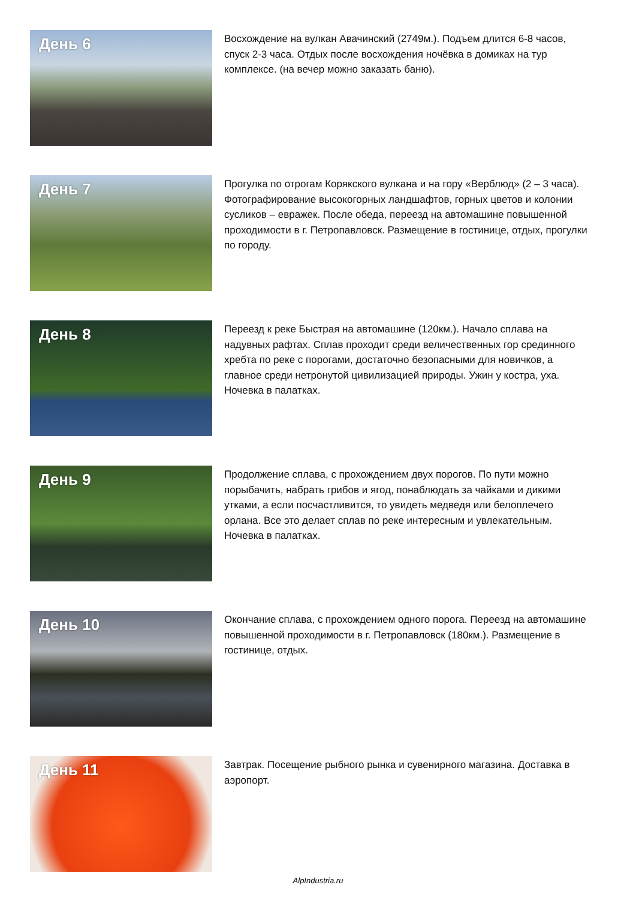День 6
Восхождение на вулкан Авачинский (2749м.). Подъем длится 6-8 часов, спуск 2-3 часа. Отдых после восхождения ночёвка в домиках на тур комплексе. (на вечер можно заказать баню).
День 7
Прогулка по отрогам Корякского вулкана и на гору «Верблюд» (2 – 3 часа). Фотографирование высокогорных ландшафтов, горных цветов и колонии сусликов – евражек. После обеда, переезд на автомашине повышенной проходимости в г. Петропавловск. Размещение в гостинице, отдых, прогулки по городу.
День 8
Переезд к реке Быстрая на автомашине (120км.). Начало сплава на надувных рафтах. Сплав проходит среди величественных гор срединного хребта по реке с порогами, достаточно безопасными для новичков, а главное среди нетронутой цивилизацией природы. Ужин у костра, уха. Ночевка в палатках.
День 9
Продолжение сплава, с прохождением двух порогов. По пути можно порыбачить, набрать грибов и ягод, понаблюдать за чайками и дикими утками, а если посчастливится, то увидеть медведя или белоплечего орлана. Все это делает сплав по реке интересным и увлекательным. Ночевка в палатках.
День 10
Окончание сплава, с прохождением одного порога. Переезд на автомашине повышенной проходимости в г. Петропавловск (180км.). Размещение в гостинице, отдых.
День 11
Завтрак. Посещение рыбного рынка и сувенирного магазина. Доставка в аэропорт.
AlpIndustria.ru